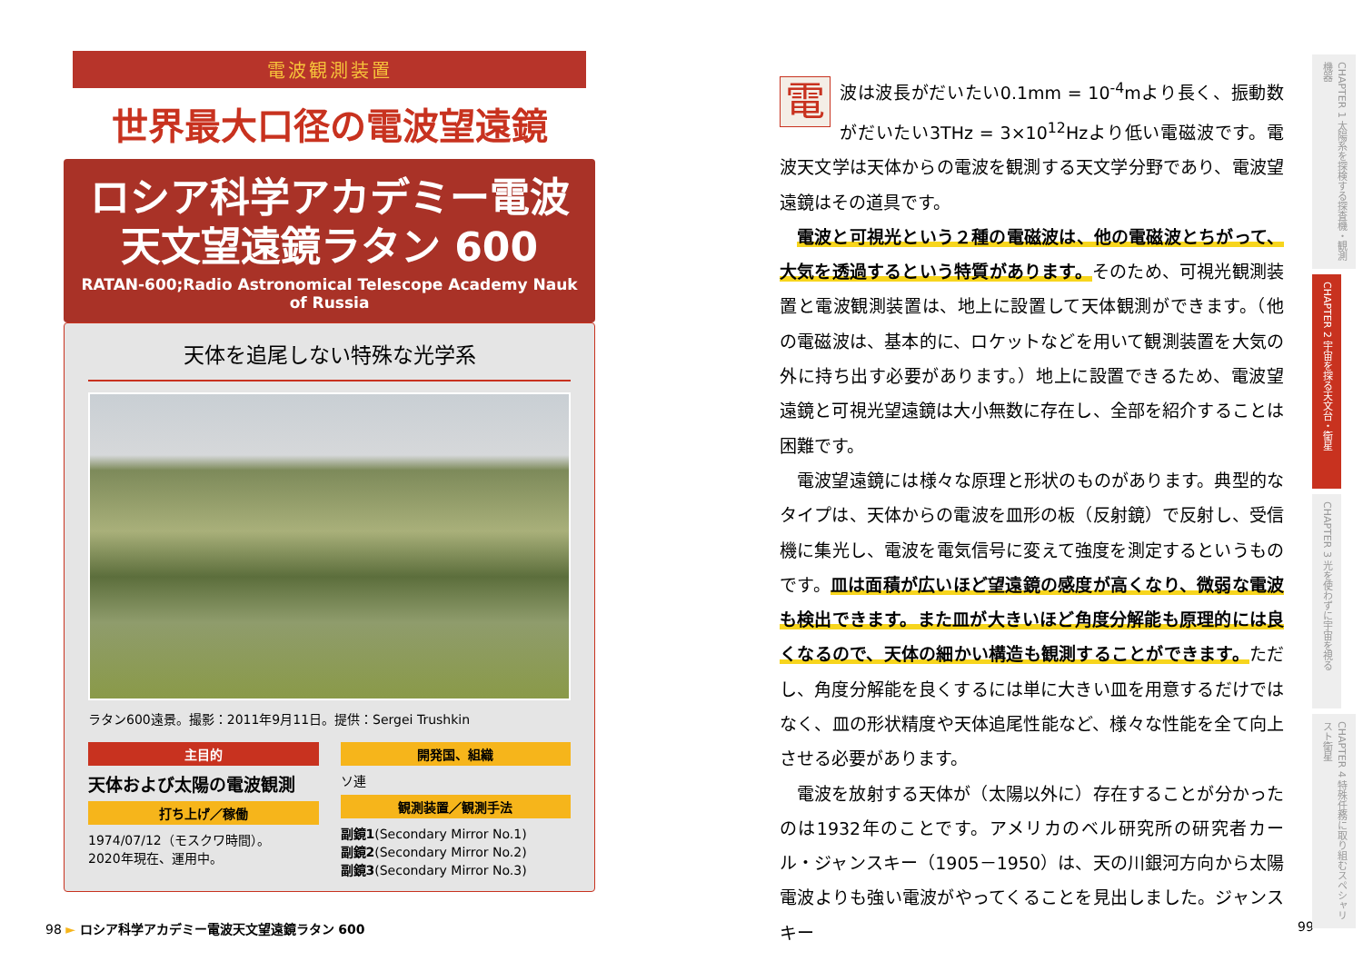電波観測装置
世界最大口径の電波望遠鏡
ロシア科学アカデミー電波
天文望遠鏡ラタン 600
RATAN-600;Radio Astronomical Telescope Academy Nauk of Russia
天体を追尾しない特殊な光学系
ラタン600遠景。撮影：2011年9月11日。提供：Sergei Trushkin
主目的
天体および太陽の電波観測
打ち上げ／稼働
1974/07/12（モスクワ時間）。
2020年現在、運用中。
開発国、組織
ソ連
観測装置／観測手法
副鏡1(Secondary Mirror No.1)
副鏡2(Secondary Mirror No.2)
副鏡3(Secondary Mirror No.3)
98 ► ロシア科学アカデミー電波天文望遠鏡ラタン 600
電波は波長がだいたい0.1mm = 10<sup>-4</sup>mより長く、振動数がだいたい3THz = 3×10<sup>12</sup>Hzより低い電磁波です。電波天文学は天体からの電波を観測する天文学分野であり、電波望遠鏡はその道具です。
電波と可視光という２種の電磁波は、他の電磁波とちがって、大気を透過するという特質があります。そのため、可視光観測装置と電波観測装置は、地上に設置して天体観測ができます。（他の電磁波は、基本的に、ロケットなどを用いて観測装置を大気の外に持ち出す必要があります。）地上に設置できるため、電波望遠鏡と可視光望遠鏡は大小無数に存在し、全部を紹介することは困難です。
電波望遠鏡には様々な原理と形状のものがあります。典型的なタイプは、天体からの電波を皿形の板（反射鏡）で反射し、受信機に集光し、電波を電気信号に変えて強度を測定するというものです。皿は面積が広いほど望遠鏡の感度が高くなり、微弱な電波も検出できます。また皿が大きいほど角度分解能も原理的には良くなるので、天体の細かい構造も観測することができます。ただし、角度分解能を良くするには単に大きい皿を用意するだけではなく、皿の形状精度や天体追尾性能など、様々な性能を全て向上させる必要があります。
電波を放射する天体が（太陽以外に）存在することが分かったのは1932年のことです。アメリカのベル研究所の研究者カール・ジャンスキー（1905－1950）は、天の川銀河方向から太陽電波よりも強い電波がやってくることを見出しました。ジャンスキー
99
CHAPTER 1 太陽系を探検する探査機・観測機器
CHAPTER 2 宇宙を探る天文台・衛星
CHAPTER 3 光を使わずに宇宙を視る
CHAPTER 4 特殊任務に取り組むスペシャリスト衛星